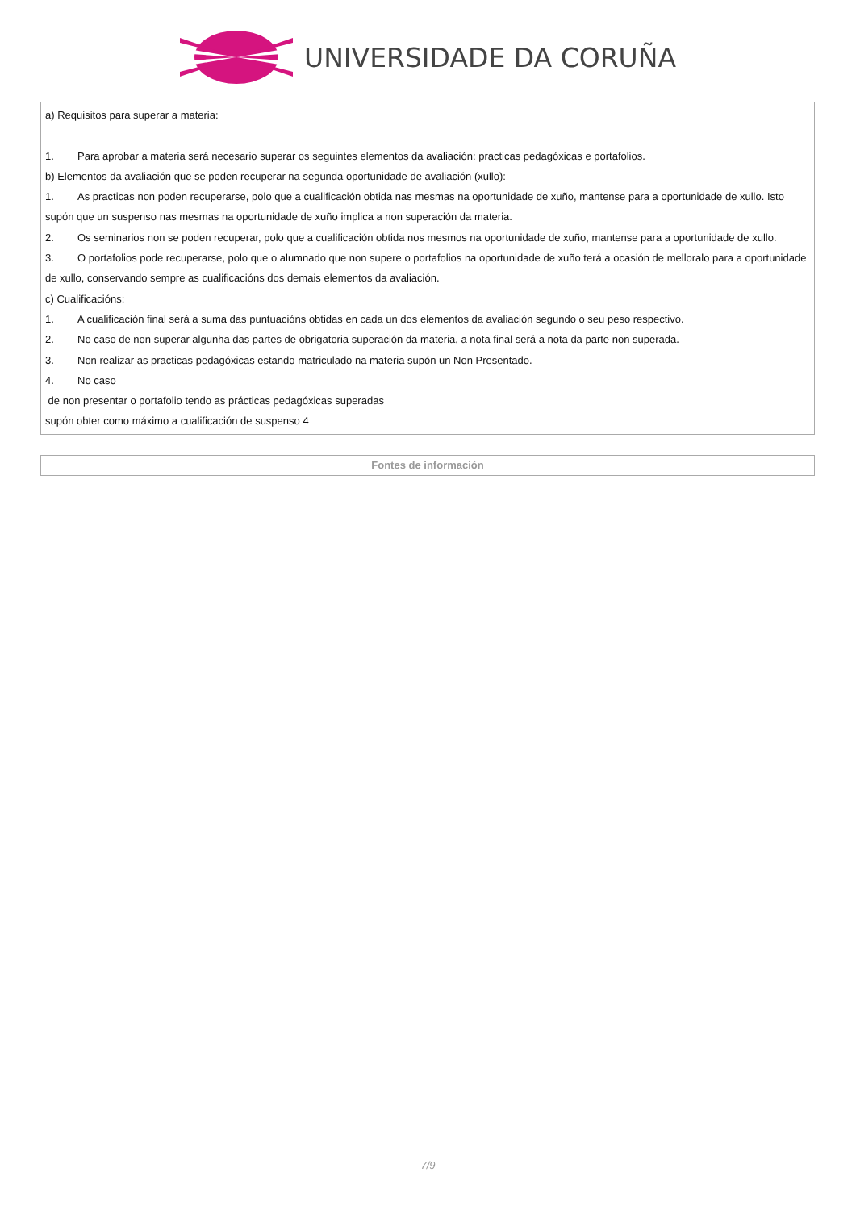UNIVERSIDADE DA CORUÑA
| a) Requisitos para superar a materia: 1. Para aprobar a materia será necesario superar os seguintes elementos da avaliación: practicas pedagóxicas e portafolios. b) Elementos da avaliación que se poden recuperar na segunda oportunidade de avaliación (xullo): 1. As practicas non poden recuperarse, polo que a cualificación obtida nas mesmas na oportunidade de xuño, mantense para a oportunidade de xullo. Isto supón que un suspenso nas mesmas na oportunidade de xuño implica a non superación da materia. 2. Os seminarios non se poden recuperar, polo que a cualificación obtida nos mesmos na oportunidade de xuño, mantense para a oportunidade de xullo. 3. O portafolios pode recuperarse, polo que o alumnado que non supere o portafolios na oportunidade de xuño terá a ocasión de melloralo para a oportunidade de xullo, conservando sempre as cualificacións dos demais elementos da avaliación. c) Cualificacións: 1. A cualificación final será a suma das puntuacións obtidas en cada un dos elementos da avaliación segundo o seu peso respectivo. 2. No caso de non superar algunha das partes de obrigatoria superación da materia, a nota final será a nota da parte non superada. 3. Non realizar as practicas pedagóxicas estando matriculado na materia supón un Non Presentado. 4. No caso de non presentar o portafolio tendo as prácticas pedagóxicas superadas supón obter como máximo a cualificación de suspenso 4 |
| Fontes de información |
7/9